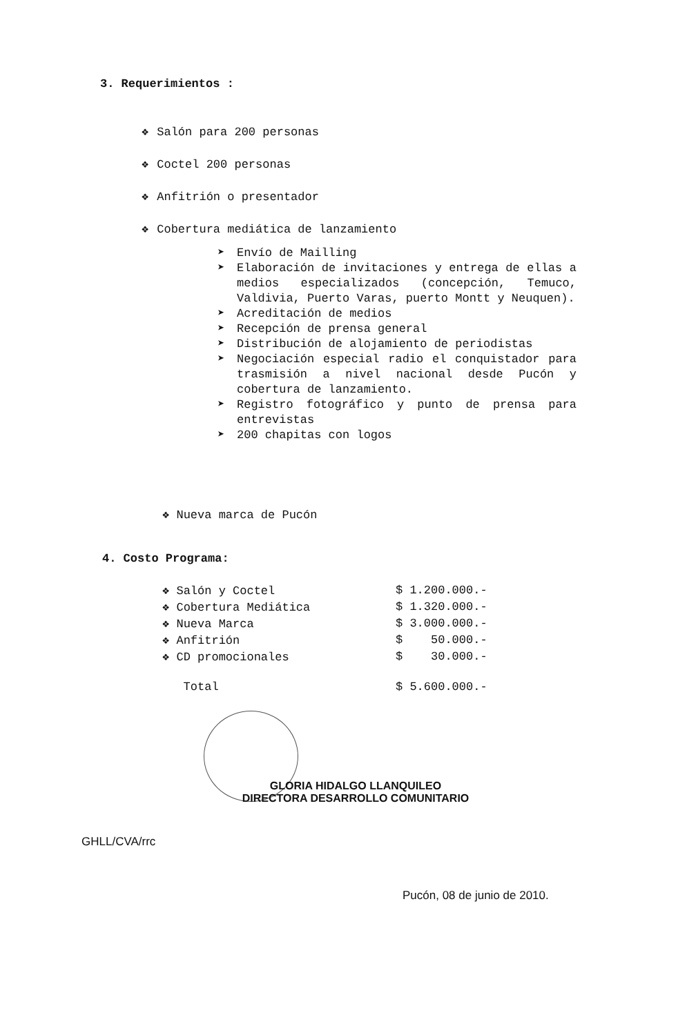3. Requerimientos :
❖ Salón para 200 personas
❖ Coctel 200 personas
❖ Anfitrión o presentador
❖ Cobertura mediática de lanzamiento
➤ Envío de Mailling
➤ Elaboración de invitaciones y entrega de ellas a medios especializados (concepción, Temuco, Valdivia, Puerto Varas, puerto Montt y Neuquen).
➤ Acreditación de medios
➤ Recepción de prensa general
➤ Distribución de alojamiento de periodistas
➤ Negociación especial radio el conquistador para trasmisión a nivel nacional desde Pucón y cobertura de lanzamiento.
➤ Registro fotográfico y punto de prensa para entrevistas
➤ 200 chapitas con logos
❖ Nueva marca de Pucón
4. Costo Programa:
| ❖ Salón y Coctel | $ 1.200.000.- |
| ❖ Cobertura Mediática | $ 1.320.000.- |
| ❖ Nueva Marca | $ 3.000.000.- |
| ❖ Anfitrión | $ 50.000.- |
| ❖ CD promocionales | $ 30.000.- |
| Total | $ 5.600.000.- |
GLORIA HIDALGO LLANQUILEO
DIRECTORA DESARROLLO COMUNITARIO
GHLL/CVA/rrc
Pucón, 08 de junio de 2010.